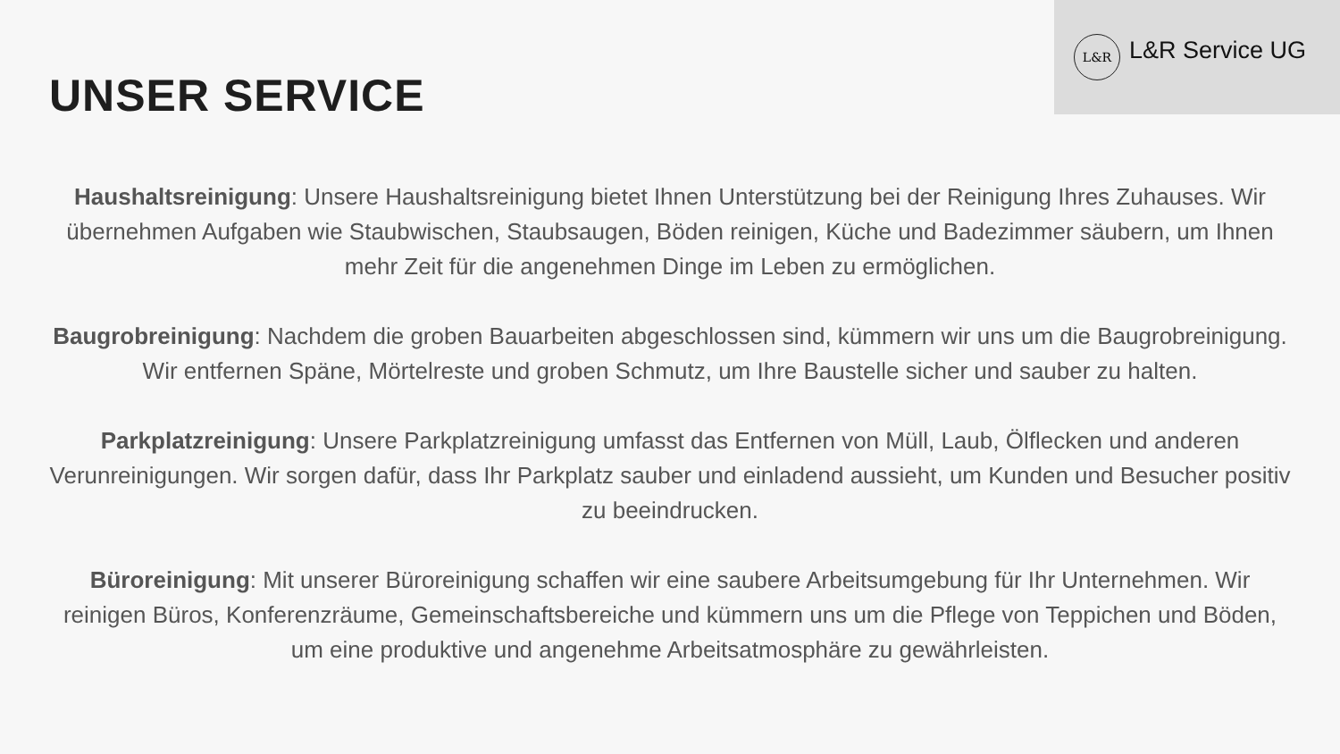L&R
L&R Service UG
UNSER SERVICE
Haushaltsreinigung: Unsere Haushaltsreinigung bietet Ihnen Unterstützung bei der Reinigung Ihres Zuhauses. Wir übernehmen Aufgaben wie Staubwischen, Staubsaugen, Böden reinigen, Küche und Badezimmer säubern, um Ihnen mehr Zeit für die angenehmen Dinge im Leben zu ermöglichen.
Baugrobreinigung: Nachdem die groben Bauarbeiten abgeschlossen sind, kümmern wir uns um die Baugrobreinigung. Wir entfernen Späne, Mörtelreste und groben Schmutz, um Ihre Baustelle sicher und sauber zu halten.
Parkplatzreinigung: Unsere Parkplatzreinigung umfasst das Entfernen von Müll, Laub, Ölflecken und anderen Verunreinigungen. Wir sorgen dafür, dass Ihr Parkplatz sauber und einladend aussieht, um Kunden und Besucher positiv zu beeindrucken.
Büroreinigung: Mit unserer Büroreinigung schaffen wir eine saubere Arbeitsumgebung für Ihr Unternehmen. Wir reinigen Büros, Konferenzräume, Gemeinschaftsbereiche und kümmern uns um die Pflege von Teppichen und Böden, um eine produktive und angenehme Arbeitsatmosphäre zu gewährleisten.